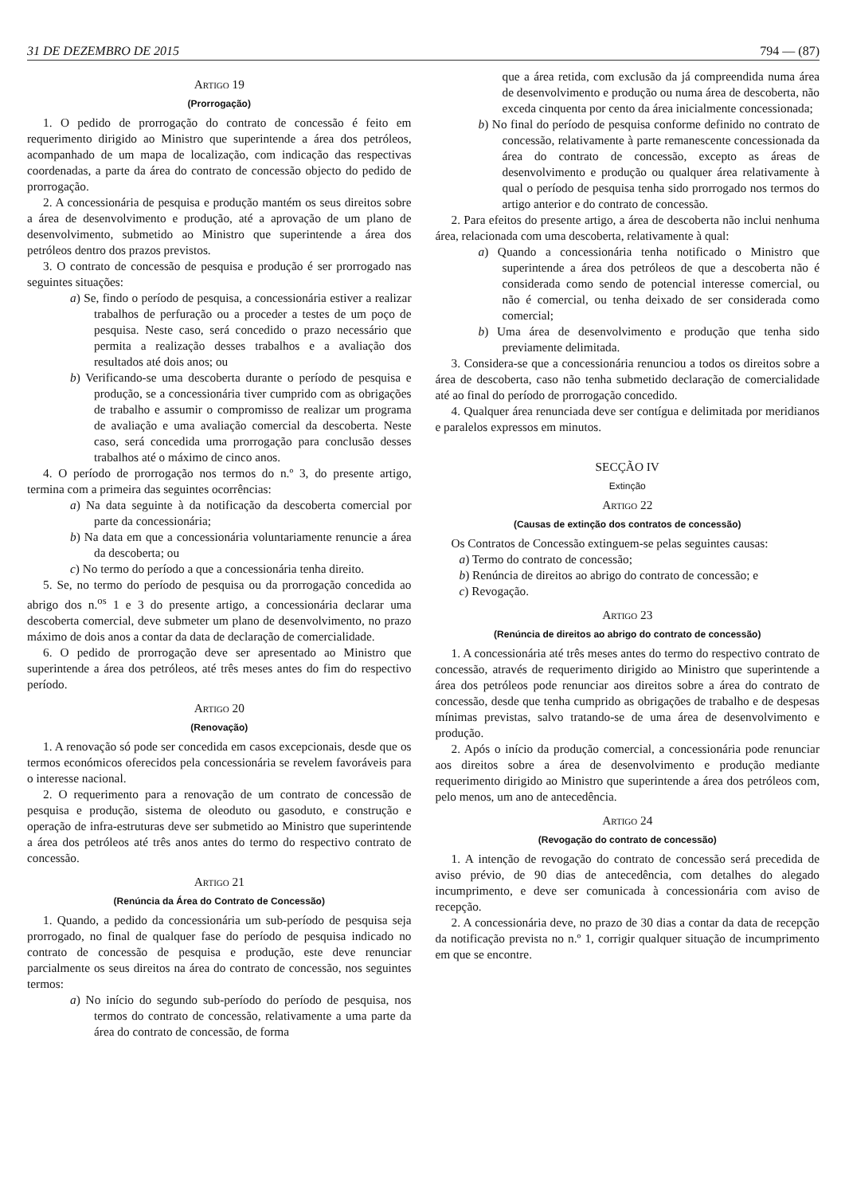31 DE DEZEMBRO DE 2015 794 — (87)
Artigo 19
(Prorrogação)
1. O pedido de prorrogação do contrato de concessão é feito em requerimento dirigido ao Ministro que superintende a área dos petróleos, acompanhado de um mapa de localização, com indicação das respectivas coordenadas, a parte da área do contrato de concessão objecto do pedido de prorrogação.
2. A concessionária de pesquisa e produção mantém os seus direitos sobre a área de desenvolvimento e produção, até a aprovação de um plano de desenvolvimento, submetido ao Ministro que superintende a área dos petróleos dentro dos prazos previstos.
3. O contrato de concessão de pesquisa e produção é ser prorrogado nas seguintes situações:
a) Se, findo o período de pesquisa, a concessionária estiver a realizar trabalhos de perfuração ou a proceder a testes de um poço de pesquisa. Neste caso, será concedido o prazo necessário que permita a realização desses trabalhos e a avaliação dos resultados até dois anos; ou
b) Verificando-se uma descoberta durante o período de pesquisa e produção, se a concessionária tiver cumprido com as obrigações de trabalho e assumir o compromisso de realizar um programa de avaliação e uma avaliação comercial da descoberta. Neste caso, será concedida uma prorrogação para conclusão desses trabalhos até o máximo de cinco anos.
4. O período de prorrogação nos termos do n.º 3, do presente artigo, termina com a primeira das seguintes ocorrências:
a) Na data seguinte à da notificação da descoberta comercial por parte da concessionária;
b) Na data em que a concessionária voluntariamente renuncie a área da descoberta; ou
c) No termo do período a que a concessionária tenha direito.
5. Se, no termo do período de pesquisa ou da prorrogação concedida ao abrigo dos n.<sup>os</sup> 1 e 3 do presente artigo, a concessionária declarar uma descoberta comercial, deve submeter um plano de desenvolvimento, no prazo máximo de dois anos a contar da data de declaração de comercialidade.
6. O pedido de prorrogação deve ser apresentado ao Ministro que superintende a área dos petróleos, até três meses antes do fim do respectivo período.
Artigo 20
(Renovação)
1. A renovação só pode ser concedida em casos excepcionais, desde que os termos económicos oferecidos pela concessionária se revelem favoráveis para o interesse nacional.
2. O requerimento para a renovação de um contrato de concessão de pesquisa e produção, sistema de oleoduto ou gasoduto, e construção e operação de infra-estruturas deve ser submetido ao Ministro que superintende a área dos petróleos até três anos antes do termo do respectivo contrato de concessão.
Artigo 21
(Renúncia da Área do Contrato de Concessão)
1. Quando, a pedido da concessionária um sub-período de pesquisa seja prorrogado, no final de qualquer fase do período de pesquisa indicado no contrato de concessão de pesquisa e produção, este deve renunciar parcialmente os seus direitos na área do contrato de concessão, nos seguintes termos:
a) No início do segundo sub-período do período de pesquisa, nos termos do contrato de concessão, relativamente a uma parte da área do contrato de concessão, de forma
que a área retida, com exclusão da já compreendida numa área de desenvolvimento e produção ou numa área de descoberta, não exceda cinquenta por cento da área inicialmente concessionada;
b) No final do período de pesquisa conforme definido no contrato de concessão, relativamente à parte remanescente concessionada da área do contrato de concessão, excepto as áreas de desenvolvimento e produção ou qualquer área relativamente à qual o período de pesquisa tenha sido prorrogado nos termos do artigo anterior e do contrato de concessão.
2. Para efeitos do presente artigo, a área de descoberta não inclui nenhuma área, relacionada com uma descoberta, relativamente à qual:
a) Quando a concessionária tenha notificado o Ministro que superintende a área dos petróleos de que a descoberta não é considerada como sendo de potencial interesse comercial, ou não é comercial, ou tenha deixado de ser considerada como comercial;
b) Uma área de desenvolvimento e produção que tenha sido previamente delimitada.
3. Considera-se que a concessionária renunciou a todos os direitos sobre a área de descoberta, caso não tenha submetido declaração de comercialidade até ao final do período de prorrogação concedido.
4. Qualquer área renunciada deve ser contígua e delimitada por meridianos e paralelos expressos em minutos.
SECÇÃO IV
Extinção
Artigo 22
(Causas de extinção dos contratos de concessão)
Os Contratos de Concessão extinguem-se pelas seguintes causas:
a) Termo do contrato de concessão;
b) Renúncia de direitos ao abrigo do contrato de concessão; e
c) Revogação.
Artigo 23
(Renúncia de direitos ao abrigo do contrato de concessão)
1. A concessionária até três meses antes do termo do respectivo contrato de concessão, através de requerimento dirigido ao Ministro que superintende a área dos petróleos pode renunciar aos direitos sobre a área do contrato de concessão, desde que tenha cumprido as obrigações de trabalho e de despesas mínimas previstas, salvo tratando-se de uma área de desenvolvimento e produção.
2. Após o início da produção comercial, a concessionária pode renunciar aos direitos sobre a área de desenvolvimento e produção mediante requerimento dirigido ao Ministro que superintende a área dos petróleos com, pelo menos, um ano de antecedência.
Artigo 24
(Revogação do contrato de concessão)
1. A intenção de revogação do contrato de concessão será precedida de aviso prévio, de 90 dias de antecedência, com detalhes do alegado incumprimento, e deve ser comunicada à concessionária com aviso de recepção.
2. A concessionária deve, no prazo de 30 dias a contar da data de recepção da notificação prevista no n.º 1, corrigir qualquer situação de incumprimento em que se encontre.